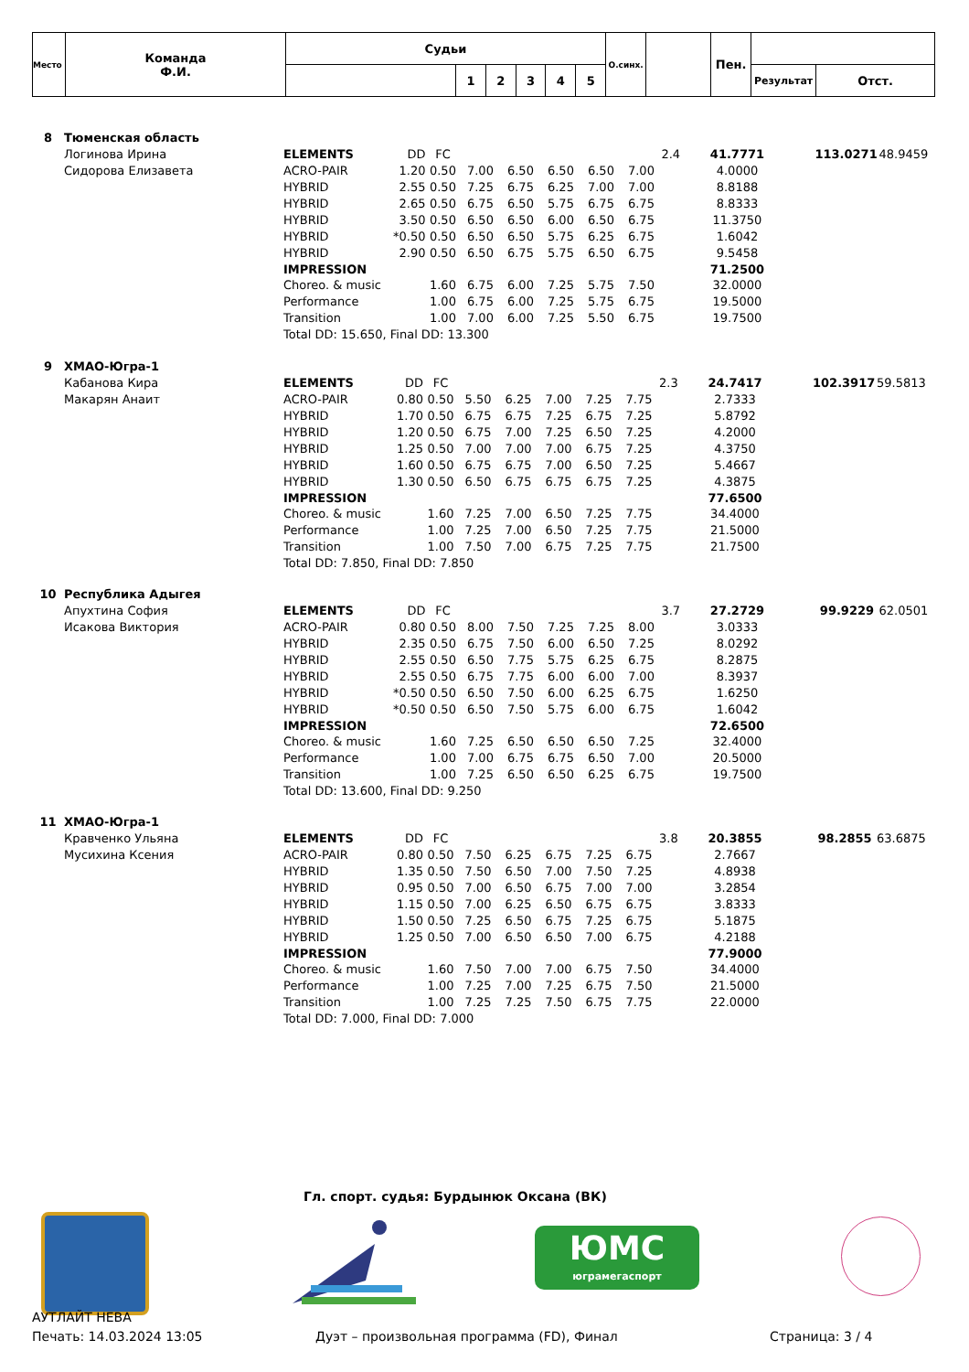| Место | Команда Ф.И. | Судьи | | | | | | О.синх. | | Пен. | | |
| | | | 1 | 2 | 3 | 4 | 5 | | | | Результат | Отст. |
| 8 | Тюменская область | | | | | | | | | | | | | |
| | Логинова Ирина | ELEMENTS | DD | FC | | | | | | 2.4 | 41.7771 | | 113.0271 | 48.9459 |
| | Сидорова Елизавета | ACRO-PAIR | 1.20 | 0.50 | 7.00 | 6.50 | 6.50 | 6.50 | 7.00 | | 4.0000 | | | |
| | | HYBRID | 2.55 | 0.50 | 7.25 | 6.75 | 6.25 | 7.00 | 7.00 | | 8.8188 | | | |
| | | HYBRID | 2.65 | 0.50 | 6.75 | 6.50 | 5.75 | 6.75 | 6.75 | | 8.8333 | | | |
| | | HYBRID | 3.50 | 0.50 | 6.50 | 6.50 | 6.00 | 6.50 | 6.75 | | 11.3750 | | | |
| | | HYBRID | *0.50 | 0.50 | 6.50 | 6.50 | 5.75 | 6.25 | 6.75 | | 1.6042 | | | |
| | | HYBRID | 2.90 | 0.50 | 6.50 | 6.75 | 5.75 | 6.50 | 6.75 | | 9.5458 | | | |
| | | IMPRESSION | | | | | | | | | 71.2500 | | | |
| | | Choreo. & music | | 1.60 | 6.75 | 6.00 | 7.25 | 5.75 | 7.50 | | 32.0000 | | | |
| | | Performance | | 1.00 | 6.75 | 6.00 | 7.25 | 5.75 | 6.75 | | 19.5000 | | | |
| | | Transition | | 1.00 | 7.00 | 6.00 | 7.25 | 5.50 | 6.75 | | 19.7500 | | | |
| | | Total DD: 15.650, Final DD: 13.300 | | | | | | | | | | | | |
| 9 | ХМАО-Югра-1 | | | | | | | | | | | | | |
| | Кабанова Кира | ELEMENTS | DD | FC | | | | | | 2.3 | 24.7417 | | 102.3917 | 59.5813 |
| | Макарян Анаит | ACRO-PAIR | 0.80 | 0.50 | 5.50 | 6.25 | 7.00 | 7.25 | 7.75 | | 2.7333 | | | |
| | | HYBRID | 1.70 | 0.50 | 6.75 | 6.75 | 7.25 | 6.75 | 7.25 | | 5.8792 | | | |
| | | HYBRID | 1.20 | 0.50 | 6.75 | 7.00 | 7.25 | 6.50 | 7.25 | | 4.2000 | | | |
| | | HYBRID | 1.25 | 0.50 | 7.00 | 7.00 | 7.00 | 6.75 | 7.25 | | 4.3750 | | | |
| | | HYBRID | 1.60 | 0.50 | 6.75 | 6.75 | 7.00 | 6.50 | 7.25 | | 5.4667 | | | |
| | | HYBRID | 1.30 | 0.50 | 6.50 | 6.75 | 6.75 | 6.75 | 7.25 | | 4.3875 | | | |
| | | IMPRESSION | | | | | | | | | 77.6500 | | | |
| | | Choreo. & music | | 1.60 | 7.25 | 7.00 | 6.50 | 7.25 | 7.75 | | 34.4000 | | | |
| | | Performance | | 1.00 | 7.25 | 7.00 | 6.50 | 7.25 | 7.75 | | 21.5000 | | | |
| | | Transition | | 1.00 | 7.50 | 7.00 | 6.75 | 7.25 | 7.75 | | 21.7500 | | | |
| | | Total DD: 7.850, Final DD: 7.850 | | | | | | | | | | | | |
| 10 | Республика Адыгея | | | | | | | | | | | | | |
| | Апухтина София | ELEMENTS | DD | FC | | | | | | 3.7 | 27.2729 | | 99.9229 | 62.0501 |
| | Исакова Виктория | ACRO-PAIR | 0.80 | 0.50 | 8.00 | 7.50 | 7.25 | 7.25 | 8.00 | | 3.0333 | | | |
| | | HYBRID | 2.35 | 0.50 | 6.75 | 7.50 | 6.00 | 6.50 | 7.25 | | 8.0292 | | | |
| | | HYBRID | 2.55 | 0.50 | 6.50 | 7.75 | 5.75 | 6.25 | 6.75 | | 8.2875 | | | |
| | | HYBRID | 2.55 | 0.50 | 6.75 | 7.75 | 6.00 | 6.00 | 7.00 | | 8.3937 | | | |
| | | HYBRID | *0.50 | 0.50 | 6.50 | 7.50 | 6.00 | 6.25 | 6.75 | | 1.6250 | | | |
| | | HYBRID | *0.50 | 0.50 | 6.50 | 7.50 | 5.75 | 6.00 | 6.75 | | 1.6042 | | | |
| | | IMPRESSION | | | | | | | | | 72.6500 | | | |
| | | Choreo. & music | | 1.60 | 7.25 | 6.50 | 6.50 | 6.50 | 7.25 | | 32.4000 | | | |
| | | Performance | | 1.00 | 7.00 | 6.75 | 6.75 | 6.50 | 7.00 | | 20.5000 | | | |
| | | Transition | | 1.00 | 7.25 | 6.50 | 6.50 | 6.25 | 6.75 | | 19.7500 | | | |
| | | Total DD: 13.600, Final DD: 9.250 | | | | | | | | | | | | |
| 11 | ХМАО-Югра-1 | | | | | | | | | | | | | |
| | Кравченко Ульяна | ELEMENTS | DD | FC | | | | | | 3.8 | 20.3855 | | 98.2855 | 63.6875 |
| | Мусихина Ксения | ACRO-PAIR | 0.80 | 0.50 | 7.50 | 6.25 | 6.75 | 7.25 | 6.75 | | 2.7667 | | | |
| | | HYBRID | 1.35 | 0.50 | 7.50 | 6.50 | 7.00 | 7.50 | 7.25 | | 4.8938 | | | |
| | | HYBRID | 0.95 | 0.50 | 7.00 | 6.50 | 6.75 | 7.00 | 7.00 | | 3.2854 | | | |
| | | HYBRID | 1.15 | 0.50 | 7.00 | 6.25 | 6.50 | 6.75 | 6.75 | | 3.8333 | | | |
| | | HYBRID | 1.50 | 0.50 | 7.25 | 6.50 | 6.75 | 7.25 | 6.75 | | 5.1875 | | | |
| | | HYBRID | 1.25 | 0.50 | 7.00 | 6.50 | 6.50 | 7.00 | 6.75 | | 4.2188 | | | |
| | | IMPRESSION | | | | | | | | | 77.9000 | | | |
| | | Choreo. & music | | 1.60 | 7.50 | 7.00 | 7.00 | 6.75 | 7.50 | | 34.4000 | | | |
| | | Performance | | 1.00 | 7.25 | 7.00 | 7.25 | 6.75 | 7.50 | | 21.5000 | | | |
| | | Transition | | 1.00 | 7.25 | 7.25 | 7.50 | 6.75 | 7.75 | | 22.0000 | | | |
| | | Total DD: 7.000, Final DD: 7.000 | | | | | | | | | | | | |
Гл. спорт. судья: Бурдынюк Оксана (ВК)
ЮМС
юграмегаспорт
АУТЛАЙТ НЕВА
Печать: 14.03.2024 13:05
Дуэт – произвольная программа (FD), Финал
Страница: 3 / 4